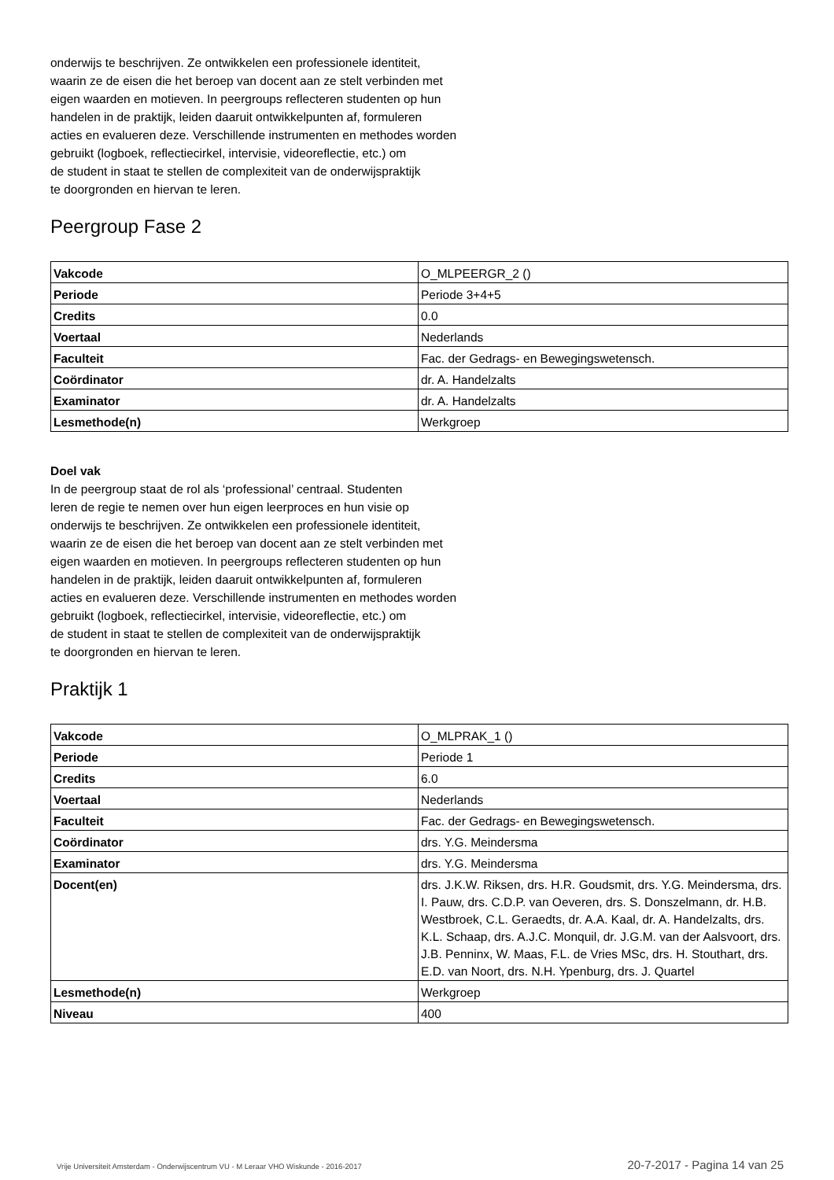onderwijs te beschrijven. Ze ontwikkelen een professionele identiteit,
waarin ze de eisen die het beroep van docent aan ze stelt verbinden met
eigen waarden en motieven. In peergroups reflecteren studenten op hun
handelen in de praktijk, leiden daaruit ontwikkelpunten af, formuleren
acties en evalueren deze. Verschillende instrumenten en methodes worden
gebruikt (logboek, reflectiecirkel, intervisie, videoreflectie, etc.) om
de student in staat te stellen de complexiteit van de onderwijspraktijk
te doorgronden en hiervan te leren.
Peergroup Fase 2
| Vakcode | O_MLPEERGR_2 () |
| Periode | Periode 3+4+5 |
| Credits | 0.0 |
| Voertaal | Nederlands |
| Faculteit | Fac. der Gedrags- en Bewegingswetensch. |
| Coördinator | dr. A. Handelzalts |
| Examinator | dr. A. Handelzalts |
| Lesmethode(n) | Werkgroep |
Doel vak
In de peergroup staat de rol als ‘professional’ centraal. Studenten
leren de regie te nemen over hun eigen leerproces en hun visie op
onderwijs te beschrijven. Ze ontwikkelen een professionele identiteit,
waarin ze de eisen die het beroep van docent aan ze stelt verbinden met
eigen waarden en motieven. In peergroups reflecteren studenten op hun
handelen in de praktijk, leiden daaruit ontwikkelpunten af, formuleren
acties en evalueren deze. Verschillende instrumenten en methodes worden
gebruikt (logboek, reflectiecirkel, intervisie, videoreflectie, etc.) om
de student in staat te stellen de complexiteit van de onderwijspraktijk
te doorgronden en hiervan te leren.
Praktijk 1
| Vakcode | O_MLPRAK_1 () |
| Periode | Periode 1 |
| Credits | 6.0 |
| Voertaal | Nederlands |
| Faculteit | Fac. der Gedrags- en Bewegingswetensch. |
| Coördinator | drs. Y.G. Meindersma |
| Examinator | drs. Y.G. Meindersma |
| Docent(en) | drs. J.K.W. Riksen, drs. H.R. Goudsmit, drs. Y.G. Meindersma, drs. I. Pauw, drs. C.D.P. van Oeveren, drs. S. Donszelmann, dr. H.B. Westbroek, C.L. Geraedts, dr. A.A. Kaal, dr. A. Handelzalts, drs. K.L. Schaap, drs. A.J.C. Monquil, dr. J.G.M. van der Aalsvoort, drs. J.B. Penninx, W. Maas, F.L. de Vries MSc, drs. H. Stouthart, drs. E.D. van Noort, drs. N.H. Ypenburg, drs. J. Quartel |
| Lesmethode(n) | Werkgroep |
| Niveau | 400 |
Vrije Universiteit Amsterdam - Onderwijscentrum VU - M Leraar VHO Wiskunde - 2016-2017 20-7-2017 - Pagina 14 van 25